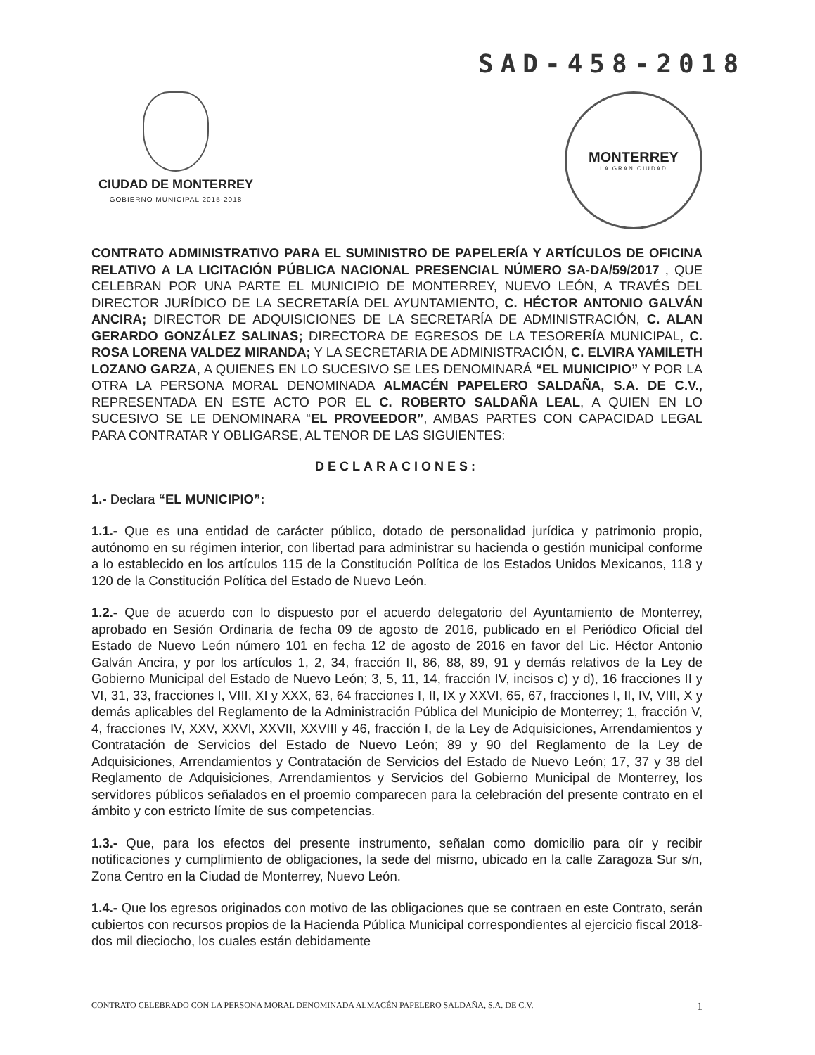SAD-458-2018
CIUDAD DE MONTERREY
GOBIERNO MUNICIPAL 2015-2018
MONTERREY
LA GRAN CIUDAD
CONTRATO ADMINISTRATIVO PARA EL SUMINISTRO DE PAPELERÍA Y ARTÍCULOS DE OFICINA RELATIVO A LA LICITACIÓN PÚBLICA NACIONAL PRESENCIAL NÚMERO SA-DA/59/2017 , QUE CELEBRAN POR UNA PARTE EL MUNICIPIO DE MONTERREY, NUEVO LEÓN, A TRAVÉS DEL DIRECTOR JURÍDICO DE LA SECRETARÍA DEL AYUNTAMIENTO, C. HÉCTOR ANTONIO GALVÁN ANCIRA; DIRECTOR DE ADQUISICIONES DE LA SECRETARÍA DE ADMINISTRACIÓN, C. ALAN GERARDO GONZÁLEZ SALINAS; DIRECTORA DE EGRESOS DE LA TESORERÍA MUNICIPAL, C. ROSA LORENA VALDEZ MIRANDA; Y LA SECRETARIA DE ADMINISTRACIÓN, C. ELVIRA YAMILETH LOZANO GARZA, A QUIENES EN LO SUCESIVO SE LES DENOMINARÁ “EL MUNICIPIO” Y POR LA OTRA LA PERSONA MORAL DENOMINADA ALMACÉN PAPELERO SALDAÑA, S.A. DE C.V., REPRESENTADA EN ESTE ACTO POR EL C. ROBERTO SALDAÑA LEAL, A QUIEN EN LO SUCESIVO SE LE DENOMINARA “EL PROVEEDOR”, AMBAS PARTES CON CAPACIDAD LEGAL PARA CONTRATAR Y OBLIGARSE, AL TENOR DE LAS SIGUIENTES:
DECLARACIONES:
1.- Declara “EL MUNICIPIO”:
1.1.- Que es una entidad de carácter público, dotado de personalidad jurídica y patrimonio propio, autónomo en su régimen interior, con libertad para administrar su hacienda o gestión municipal conforme a lo establecido en los artículos 115 de la Constitución Política de los Estados Unidos Mexicanos, 118 y 120 de la Constitución Política del Estado de Nuevo León.
1.2.- Que de acuerdo con lo dispuesto por el acuerdo delegatorio del Ayuntamiento de Monterrey, aprobado en Sesión Ordinaria de fecha 09 de agosto de 2016, publicado en el Periódico Oficial del Estado de Nuevo León número 101 en fecha 12 de agosto de 2016 en favor del Lic. Héctor Antonio Galván Ancira, y por los artículos 1, 2, 34, fracción II, 86, 88, 89, 91 y demás relativos de la Ley de Gobierno Municipal del Estado de Nuevo León; 3, 5, 11, 14, fracción IV, incisos c) y d), 16 fracciones II y VI, 31, 33, fracciones I, VIII, XI y XXX, 63, 64 fracciones I, II, IX y XXVI, 65, 67, fracciones I, II, IV, VIII, X y demás aplicables del Reglamento de la Administración Pública del Municipio de Monterrey; 1, fracción V, 4, fracciones IV, XXV, XXVI, XXVII, XXVIII y 46, fracción I, de la Ley de Adquisiciones, Arrendamientos y Contratación de Servicios del Estado de Nuevo León; 89 y 90 del Reglamento de la Ley de Adquisiciones, Arrendamientos y Contratación de Servicios del Estado de Nuevo León; 17, 37 y 38 del Reglamento de Adquisiciones, Arrendamientos y Servicios del Gobierno Municipal de Monterrey, los servidores públicos señalados en el proemio comparecen para la celebración del presente contrato en el ámbito y con estricto límite de sus competencias.
1.3.- Que, para los efectos del presente instrumento, señalan como domicilio para oír y recibir notificaciones y cumplimiento de obligaciones, la sede del mismo, ubicado en la calle Zaragoza Sur s/n, Zona Centro en la Ciudad de Monterrey, Nuevo León.
1.4.- Que los egresos originados con motivo de las obligaciones que se contraen en este Contrato, serán cubiertos con recursos propios de la Hacienda Pública Municipal correspondientes al ejercicio fiscal 2018-dos mil dieciocho, los cuales están debidamente
CONTRATO CELEBRADO CON LA PERSONA MORAL DENOMINADA ALMACÉN PAPELERO SALDAÑA, S.A. DE C.V. 1